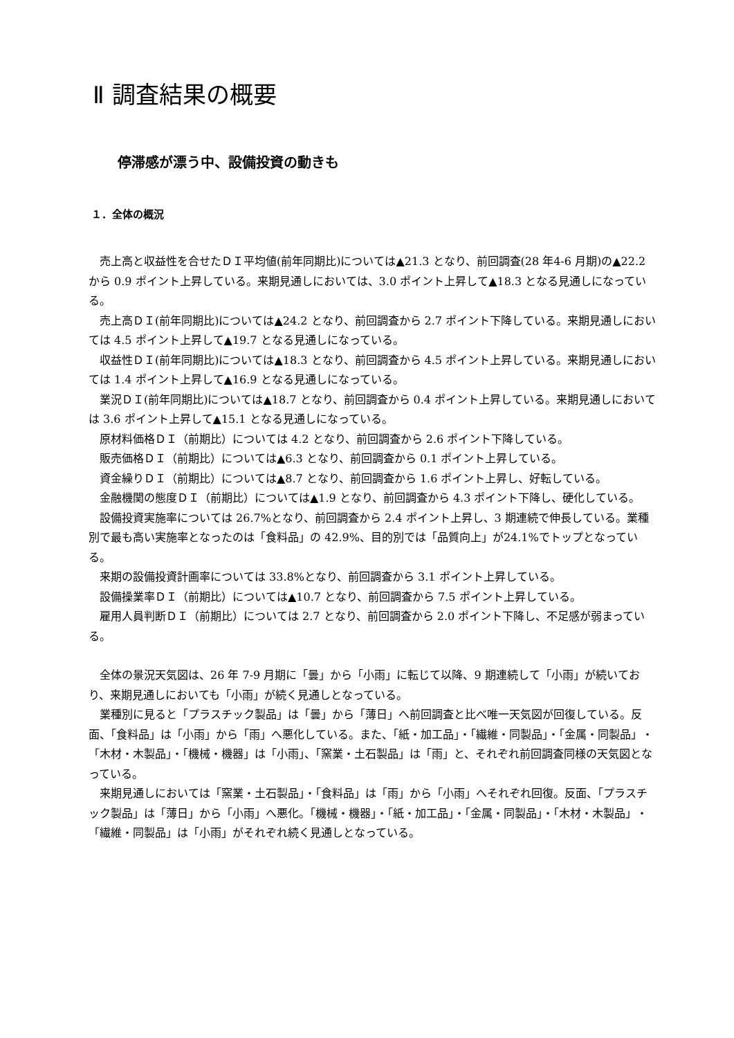Ⅱ 調査結果の概要
停滞感が漂う中、設備投資の動きも
１．全体の概況
売上高と収益性を合せたＤＩ平均値(前年同期比)については▲21.3 となり、前回調査(28 年4-6 月期)の▲22.2 から 0.9 ポイント上昇している。来期見通しにおいては、3.0 ポイント上昇して▲18.3 となる見通しになっている。
売上高ＤＩ(前年同期比)については▲24.2 となり、前回調査から 2.7 ポイント下降している。来期見通しにおいては 4.5 ポイント上昇して▲19.7 となる見通しになっている。
収益性ＤＩ(前年同期比)については▲18.3 となり、前回調査から 4.5 ポイント上昇している。来期見通しにおいては 1.4 ポイント上昇して▲16.9 となる見通しになっている。
業況ＤＩ(前年同期比)については▲18.7 となり、前回調査から 0.4 ポイント上昇している。来期見通しにおいては 3.6 ポイント上昇して▲15.1 となる見通しになっている。
原材料価格ＤＩ（前期比）については 4.2 となり、前回調査から 2.6 ポイント下降している。
販売価格ＤＩ（前期比）については▲6.3 となり、前回調査から 0.1 ポイント上昇している。
資金繰りＤＩ（前期比）については▲8.7 となり、前回調査から 1.6 ポイント上昇し、好転している。
金融機関の態度ＤＩ（前期比）については▲1.9 となり、前回調査から 4.3 ポイント下降し、硬化している。
設備投資実施率については 26.7%となり、前回調査から 2.4 ポイント上昇し、3 期連続で伸長している。業種別で最も高い実施率となったのは「食料品」の 42.9%、目的別では「品質向上」が24.1%でトップとなっている。
来期の設備投資計画率については 33.8%となり、前回調査から 3.1 ポイント上昇している。
設備操業率ＤＩ（前期比）については▲10.7 となり、前回調査から 7.5 ポイント上昇している。
雇用人員判断ＤＩ（前期比）については 2.7 となり、前回調査から 2.0 ポイント下降し、不足感が弱まっている。
全体の景況天気図は、26 年 7-9 月期に「曇」から「小雨」に転じて以降、9 期連続して「小雨」が続いており、来期見通しにおいても「小雨」が続く見通しとなっている。
業種別に見ると「プラスチック製品」は「曇」から「薄日」へ前回調査と比べ唯一天気図が回復している。反面、「食料品」は「小雨」から「雨」へ悪化している。また、「紙・加工品」・「繊維・同製品」・「金属・同製品」・「木材・木製品」・「機械・機器」は「小雨」、「窯業・土石製品」は「雨」と、それぞれ前回調査同様の天気図となっている。
来期見通しにおいては「窯業・土石製品」・「食料品」は「雨」から「小雨」へそれぞれ回復。反面、「プラスチック製品」は「薄日」から「小雨」へ悪化。「機械・機器」・「紙・加工品」・「金属・同製品」・「木材・木製品」・「繊維・同製品」は「小雨」がそれぞれ続く見通しとなっている。